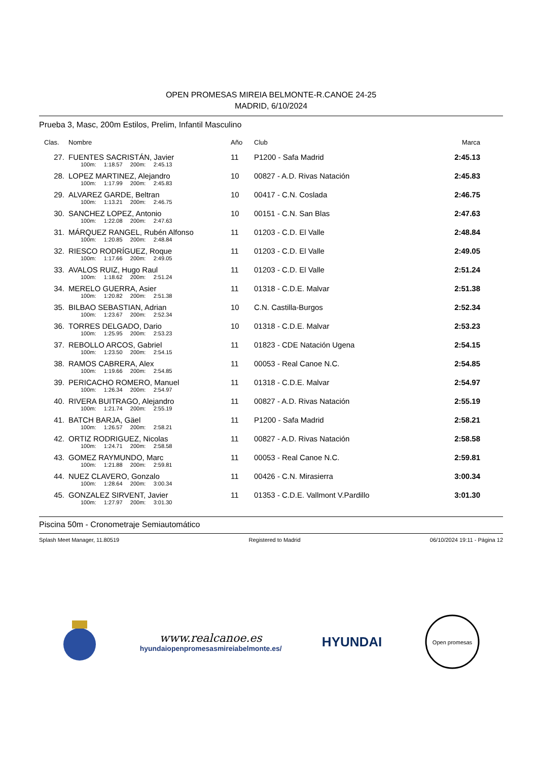OPEN PROMESAS MIREIA BELMONTE-R.CANOE 24-25
MADRID, 6/10/2024
Prueba 3, Masc, 200m Estilos, Prelim, Infantil Masculino
| Clas. | Nombre | Año | Club | Marca |
| --- | --- | --- | --- | --- |
| 27. | FUENTES SACRISTÁN, Javier | 11 | P1200 - Safa Madrid | 2:45.13 |
| | 100m: 1:18.57 200m: 2:45.13 | | | |
| 28. | LOPEZ MARTINEZ, Alejandro | 10 | 00827 - A.D. Rivas Natación | 2:45.83 |
| | 100m: 1:17.99 200m: 2:45.83 | | | |
| 29. | ALVAREZ GARDE, Beltran | 10 | 00417 - C.N. Coslada | 2:46.75 |
| | 100m: 1:13.21 200m: 2:46.75 | | | |
| 30. | SANCHEZ LOPEZ, Antonio | 10 | 00151 - C.N. San Blas | 2:47.63 |
| | 100m: 1:22.08 200m: 2:47.63 | | | |
| 31. | MÁRQUEZ RANGEL, Rubén Alfonso | 11 | 01203 - C.D. El Valle | 2:48.84 |
| | 100m: 1:20.85 200m: 2:48.84 | | | |
| 32. | RIESCO RODRÍGUEZ, Roque | 11 | 01203 - C.D. El Valle | 2:49.05 |
| | 100m: 1:17.66 200m: 2:49.05 | | | |
| 33. | AVALOS RUIZ, Hugo Raul | 11 | 01203 - C.D. El Valle | 2:51.24 |
| | 100m: 1:18.62 200m: 2:51.24 | | | |
| 34. | MERELO GUERRA, Asier | 11 | 01318 - C.D.E. Malvar | 2:51.38 |
| | 100m: 1:20.82 200m: 2:51.38 | | | |
| 35. | BILBAO SEBASTIAN, Adrian | 10 | C.N. Castilla-Burgos | 2:52.34 |
| | 100m: 1:23.67 200m: 2:52.34 | | | |
| 36. | TORRES DELGADO, Dario | 10 | 01318 - C.D.E. Malvar | 2:53.23 |
| | 100m: 1:25.95 200m: 2:53.23 | | | |
| 37. | REBOLLO ARCOS, Gabriel | 11 | 01823 - CDE Natación Ugena | 2:54.15 |
| | 100m: 1:23.50 200m: 2:54.15 | | | |
| 38. | RAMOS CABRERA, Alex | 11 | 00053 - Real Canoe N.C. | 2:54.85 |
| | 100m: 1:19.66 200m: 2:54.85 | | | |
| 39. | PERICACHO ROMERO, Manuel | 11 | 01318 - C.D.E. Malvar | 2:54.97 |
| | 100m: 1:26.34 200m: 2:54.97 | | | |
| 40. | RIVERA BUITRAGO, Alejandro | 11 | 00827 - A.D. Rivas Natación | 2:55.19 |
| | 100m: 1:21.74 200m: 2:55.19 | | | |
| 41. | BATCH BARJA, Gäel | 11 | P1200 - Safa Madrid | 2:58.21 |
| | 100m: 1:26.57 200m: 2:58.21 | | | |
| 42. | ORTIZ RODRIGUEZ, Nicolas | 11 | 00827 - A.D. Rivas Natación | 2:58.58 |
| | 100m: 1:24.71 200m: 2:58.58 | | | |
| 43. | GOMEZ RAYMUNDO, Marc | 11 | 00053 - Real Canoe N.C. | 2:59.81 |
| | 100m: 1:21.88 200m: 2:59.81 | | | |
| 44. | NUEZ CLAVERO, Gonzalo | 11 | 00426 - C.N. Mirasierra | 3:00.34 |
| | 100m: 1:28.64 200m: 3:00.34 | | | |
| 45. | GONZALEZ SIRVENT, Javier | 11 | 01353 - C.D.E. Vallmont V.Pardillo | 3:01.30 |
| | 100m: 1:27.97 200m: 3:01.30 | | | |
Piscina 50m - Cronometraje Semiautomático
Splash Meet Manager, 11.80519 Registered to Madrid 06/10/2024 19:11 - Página 12
www.realcanoe.es
hyundaiopenpromesasmireiabelmonte.es/
HYUNDAI
Open promesas